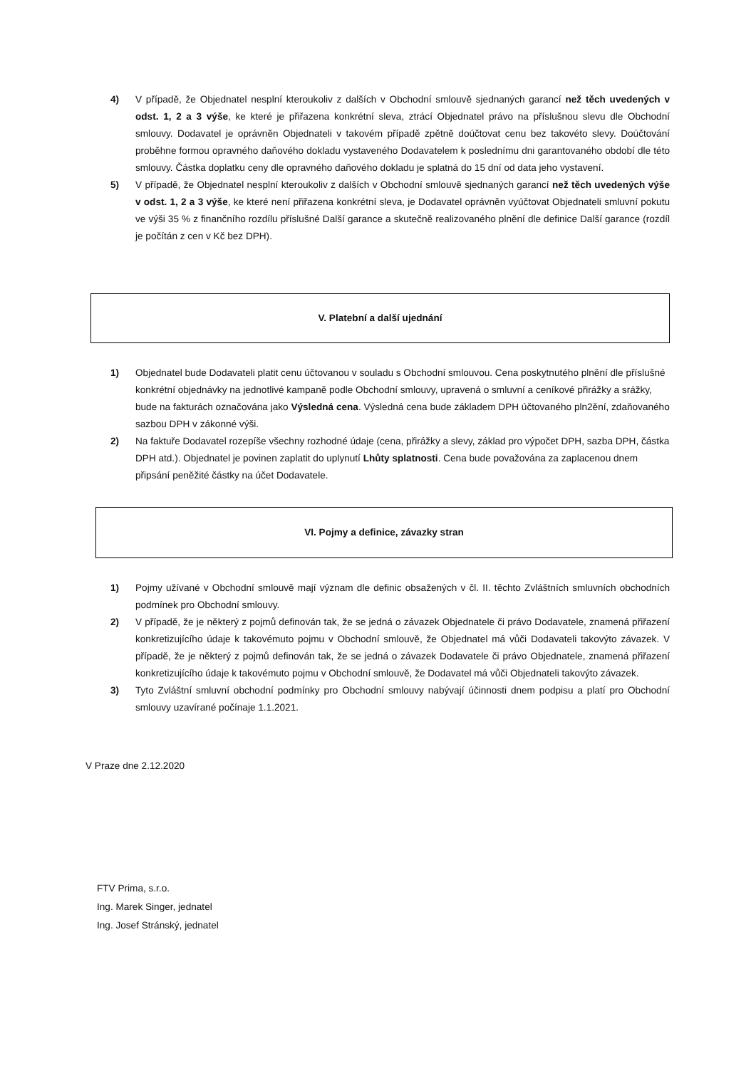4) V případě, že Objednatel nesplní kteroukoliv z dalších v Obchodní smlouvě sjednaných garancí než těch uvedených v odst. 1, 2 a 3 výše, ke které je přiřazena konkrétní sleva, ztrácí Objednatel právo na příslušnou slevu dle Obchodní smlouvy. Dodavatel je oprávněn Objednateli v takovém případě zpětně doúčtovat cenu bez takovéto slevy. Doúčtování proběhne formou opravného daňového dokladu vystaveného Dodavatelem k poslednímu dni garantovaného období dle této smlouvy. Částka doplatku ceny dle opravného daňového dokladu je splatná do 15 dní od data jeho vystavení.
5) V případě, že Objednatel nesplní kteroukoliv z dalších v Obchodní smlouvě sjednaných garancí než těch uvedených výše v odst. 1, 2 a 3 výše, ke které není přiřazena konkrétní sleva, je Dodavatel oprávněn vyúčtovat Objednateli smluvní pokutu ve výši 35 % z finančního rozdílu příslušné Další garance a skutečně realizovaného plnění dle definice Další garance (rozdíl je počítán z cen v Kč bez DPH).
V. Platební a další ujednání
1) Objednatel bude Dodavateli platit cenu účtovanou v souladu s Obchodní smlouvou. Cena poskytnutého plnění dle příslušné konkrétní objednávky na jednotlivé kampaně podle Obchodní smlouvy, upravená o smluvní a ceníkové přirážky a srážky, bude na fakturách označována jako Výsledná cena. Výsledná cena bude základem DPH účtovaného pln2ění, zdaňovaného sazbou DPH v zákonné výši.
2) Na faktuře Dodavatel rozepíše všechny rozhodné údaje (cena, přirážky a slevy, základ pro výpočet DPH, sazba DPH, částka DPH atd.). Objednatel je povinen zaplatit do uplynutí Lhůty splatnosti. Cena bude považována za zaplacenou dnem připsání peněžité částky na účet Dodavatele.
VI. Pojmy a definice, závazky stran
1) Pojmy užívané v Obchodní smlouvě mají význam dle definic obsažených v čl. II. těchto Zvláštních smluvních obchodních podmínek pro Obchodní smlouvy.
2) V případě, že je některý z pojmů definován tak, že se jedná o závazek Objednatele či právo Dodavatele, znamená přiřazení konkretizujícího údaje k takovémuto pojmu v Obchodní smlouvě, že Objednatel má vůči Dodavateli takovýto závazek. V případě, že je některý z pojmů definován tak, že se jedná o závazek Dodavatele či právo Objednatele, znamená přiřazení konkretizujícího údaje k takovémuto pojmu v Obchodní smlouvě, že Dodavatel má vůči Objednateli takovýto závazek.
3) Tyto Zvláštní smluvní obchodní podmínky pro Obchodní smlouvy nabývají účinnosti dnem podpisu a platí pro Obchodní smlouvy uzavírané počínaje 1.1.2021.
V Praze dne 2.12.2020
FTV Prima, s.r.o.
Ing. Marek Singer, jednatel
Ing. Josef Stránský, jednatel